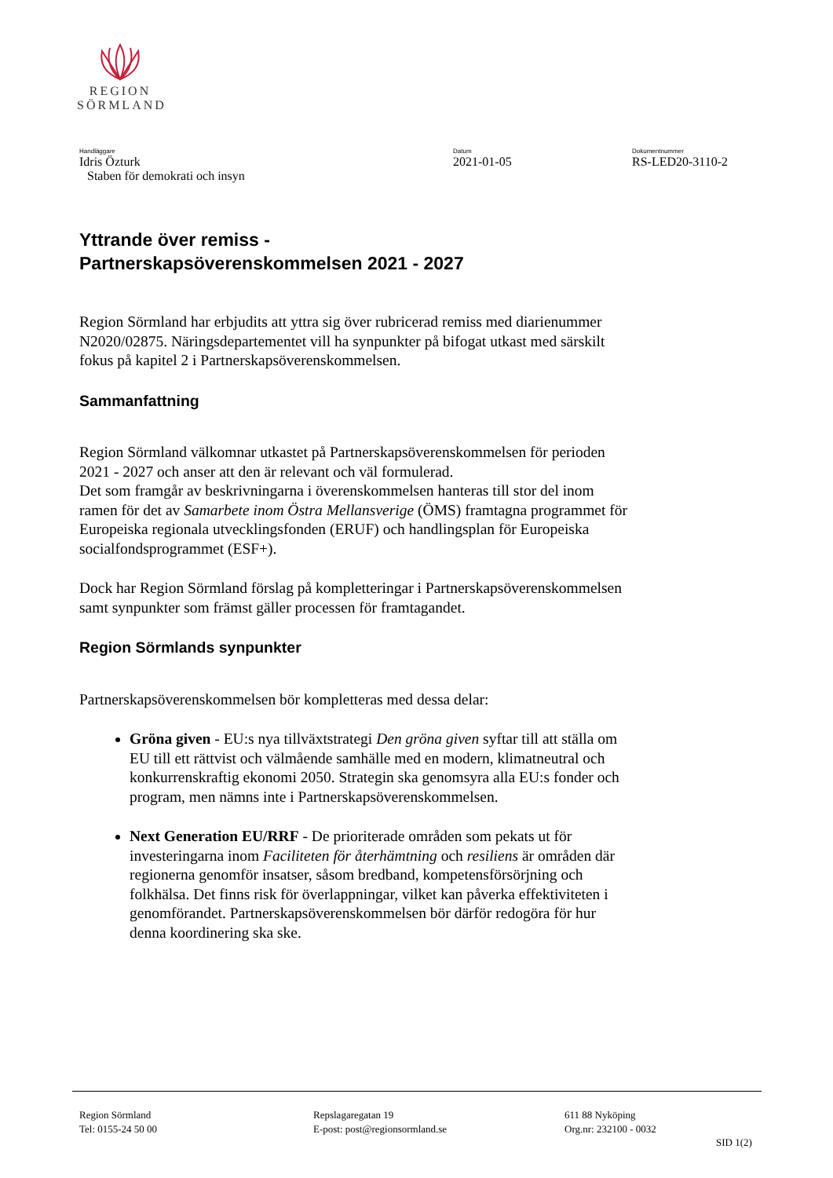REGION
SÖRMLAND
Handläggare
Idris Özturk
Staben för demokrati och insyn
Datum
2021-01-05
Dokumentnummer
RS-LED20-3110-2
Yttrande över remiss -
Partnerskapsöverenskommelsen 2021 - 2027
Region Sörmland har erbjudits att yttra sig över rubricerad remiss med diarienummer N2020/02875. Näringsdepartementet vill ha synpunkter på bifogat utkast med särskilt fokus på kapitel 2 i Partnerskapsöverenskommelsen.
Sammanfattning
Region Sörmland välkomnar utkastet på Partnerskapsöverenskommelsen för perioden 2021 - 2027 och anser att den är relevant och väl formulerad.
Det som framgår av beskrivningarna i överenskommelsen hanteras till stor del inom ramen för det av Samarbete inom Östra Mellansverige (ÖMS) framtagna programmet för Europeiska regionala utvecklingsfonden (ERUF) och handlingsplan för Europeiska socialfondsprogrammet (ESF+).
Dock har Region Sörmland förslag på kompletteringar i Partnerskapsöverenskommelsen samt synpunkter som främst gäller processen för framtagandet.
Region Sörmlands synpunkter
Partnerskapsöverenskommelsen bör kompletteras med dessa delar:
Gröna given - EU:s nya tillväxtstrategi Den gröna given syftar till att ställa om EU till ett rättvist och välmående samhälle med en modern, klimatneutral och konkurrenskraftig ekonomi 2050. Strategin ska genomsyra alla EU:s fonder och program, men nämns inte i Partnerskapsöverenskommelsen.
Next Generation EU/RRF - De prioriterade områden som pekats ut för investeringarna inom Faciliteten för återhämtning och resiliens är områden där regionerna genomför insatser, såsom bredband, kompetensförsörjning och folkhälsa. Det finns risk för överlappningar, vilket kan påverka effektiviteten i genomförandet. Partnerskapsöverenskommelsen bör därför redogöra för hur denna koordinering ska ske.
Region Sörmland
Tel: 0155-24 50 00
Repslagaregatan 19
E-post: post@regionsormland.se
611 88 Nyköping
Org.nr: 232100 - 0032
SID 1(2)